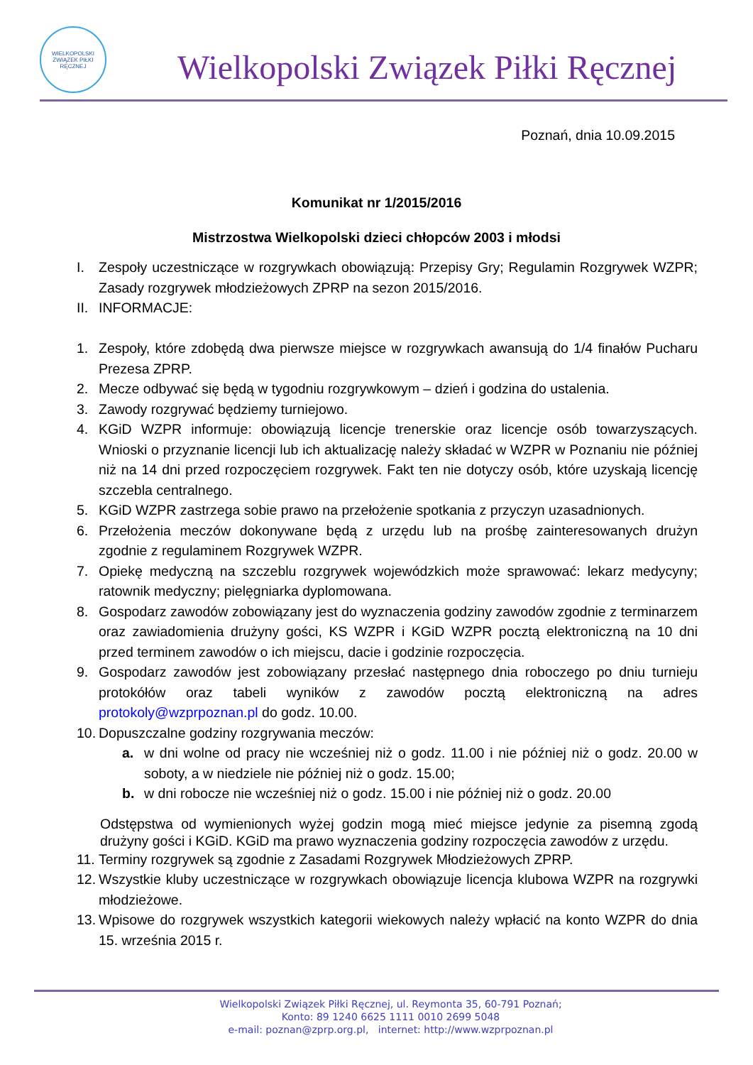WIELKOPOLSKI ZWIĄZEK PIŁKI RĘCZNEJ
Wielkopolski Związek Piłki Ręcznej
Poznań, dnia 10.09.2015
Komunikat nr 1/2015/2016
Mistrzostwa Wielkopolski dzieci chłopców 2003 i młodsi
I. Zespoły uczestniczące w rozgrywkach obowiązują: Przepisy Gry; Regulamin Rozgrywek WZPR; Zasady rozgrywek młodzieżowych ZPRP na sezon 2015/2016.
II. INFORMACJE:
1. Zespoły, które zdobędą dwa pierwsze miejsce w rozgrywkach awansują do 1/4 finałów Pucharu Prezesa ZPRP.
2. Mecze odbywać się będą w tygodniu rozgrywkowym – dzień i godzina do ustalenia.
3. Zawody rozgrywać będziemy turniejowo.
4. KGiD WZPR informuje: obowiązują licencje trenerskie oraz licencje osób towarzyszących. Wnioski o przyznanie licencji lub ich aktualizację należy składać w WZPR w Poznaniu nie później niż na 14 dni przed rozpoczęciem rozgrywek. Fakt ten nie dotyczy osób, które uzyskają licencję szczebla centralnego.
5. KGiD WZPR zastrzega sobie prawo na przełożenie spotkania z przyczyn uzasadnionych.
6. Przełożenia meczów dokonywane będą z urzędu lub na prośbę zainteresowanych drużyn zgodnie z regulaminem Rozgrywek WZPR.
7. Opiekę medyczną na szczeblu rozgrywek wojewódzkich może sprawować: lekarz medycyny; ratownik medyczny; pielęgniarka dyplomowana.
8. Gospodarz zawodów zobowiązany jest do wyznaczenia godziny zawodów zgodnie z terminarzem oraz zawiadomienia drużyny gości, KS WZPR i KGiD WZPR pocztą elektroniczną na 10 dni przed terminem zawodów o ich miejscu, dacie i godzinie rozpoczęcia.
9. Gospodarz zawodów jest zobowiązany przesłać następnego dnia roboczego po dniu turnieju protokółów oraz tabeli wyników z zawodów pocztą elektroniczną na adres protokoly@wzprpoznan.pl do godz. 10.00.
10. Dopuszczalne godziny rozgrywania meczów:
a. w dni wolne od pracy nie wcześniej niż o godz. 11.00 i nie później niż o godz. 20.00 w soboty, a w niedziele nie później niż o godz. 15.00;
b. w dni robocze nie wcześniej niż o godz. 15.00 i nie później niż o godz. 20.00
Odstępstwa od wymienionych wyżej godzin mogą mieć miejsce jedynie za pisemną zgodą drużyny gości i KGiD. KGiD ma prawo wyznaczenia godziny rozpoczęcia zawodów z urzędu.
11. Terminy rozgrywek są zgodnie z Zasadami Rozgrywek Młodzieżowych ZPRP.
12. Wszystkie kluby uczestniczące w rozgrywkach obowiązuje licencja klubowa WZPR na rozgrywki młodzieżowe.
13. Wpisowe do rozgrywek wszystkich kategorii wiekowych należy wpłacić na konto WZPR do dnia 15. września 2015 r.
Wielkopolski Związek Piłki Ręcznej, ul. Reymonta 35, 60-791 Poznań;
Konto: 89 1240 6625 1111 0010 2699 5048
e-mail: poznan@zprp.org.pl, internet: http://www.wzprpoznan.pl